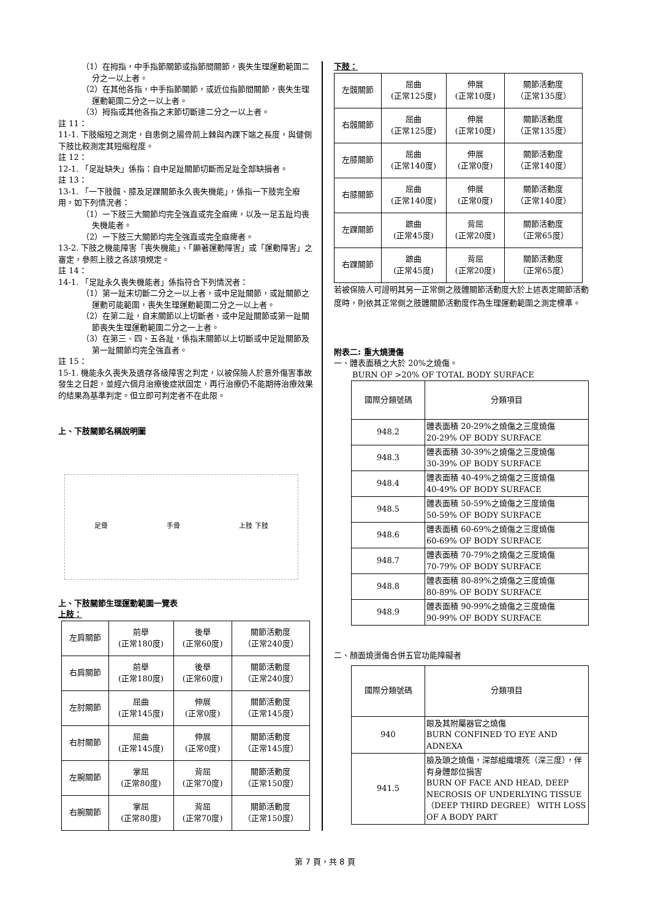（1）在拇指，中手指節關節或指節間關節，喪失生理運動範圍二分之一以上者。
（2）在其他各指，中手指節關節，或近位指節間關節，喪失生理運動範圍二分之一以上者。
（3）拇指或其他各指之末節切斷達二分之一以上者。
註 11：
11-1. 下肢縮短之測定，自患側之腸骨前上棘與內踝下端之長度，與健側下肢比較測定其短縮程度。
註 12：
12-1. 「足趾缺失」係指：自中足趾關節切斷而足趾全部缺損者。
註 13：
13-1. 「一下肢髖、膝及足踝關節永久喪失機能」，係指一下肢完全廢用，如下列情況者：
（1）一下肢三大關節均完全強直或完全麻痺，以及一足五趾均喪失機能者。
（2）一下肢三大關節均完全強直或完全麻痺者。
13-2. 下肢之機能障害「喪失機能」、「顯著運動障害」或「運動障害」之審定，參照上肢之各該項規定。
註 14：
14-1. 「足趾永久喪失機能者」係指符合下列情況者：
（1）第一趾末切斷二分之一以上者，或中足趾關節，或趾關節之運動可能範圍，喪失生理運動範圍二分之一以上者。
（2）在第二趾，自末關節以上切斷者，或中足趾關節或第一趾關節喪失生理運動範圍二分之一上者。
（3）在第三、四、五各趾，係指末關節以上切斷或中足趾關節及第一趾關節均完全強直者。
註 15：
15-1. 機能永久喪失及遺存各級障害之判定，以被保險人於意外傷害事故發生之日起，並經六個月治療後症狀固定，再行治療仍不能期待治療效果的結果為基準判定。但立即可判定者不在此限。
上、下肢關節名稱說明圖
足骨 手骨 上肢 下肢
上、下肢關節生理運動範圍一覽表
上肢：
| 左肩關節 | 前舉 (正常180度) | 後舉 (正常60度) | 關節活動度 （正常240度） |
| 右肩關節 | 前舉 (正常180度) | 後舉 (正常60度) | 關節活動度 （正常240度） |
| 左肘關節 | 屈曲 (正常145度) | 伸展 (正常0度) | 關節活動度 （正常145度） |
| 右肘關節 | 屈曲 (正常145度) | 伸展 (正常0度) | 關節活動度 （正常145度） |
| 左腕關節 | 掌屈 (正常80度) | 背屈 (正常70度) | 關節活動度 （正常150度） |
| 右腕關節 | 掌屈 (正常80度) | 背屈 (正常70度) | 關節活動度 （正常150度） |
下肢：
| 左髖關節 | 屈曲 (正常125度) | 伸展 (正常10度) | 關節活動度 （正常135度） |
| 右髖關節 | 屈曲 (正常125度) | 伸展 (正常10度) | 關節活動度 （正常135度） |
| 左膝關節 | 屈曲 (正常140度) | 伸展 (正常0度) | 關節活動度 （正常140度） |
| 右膝關節 | 屈曲 (正常140度) | 伸展 (正常0度) | 關節活動度 （正常140度） |
| 左踝關節 | 蹠曲 (正常45度) | 背屈 (正常20度) | 關節活動度 （正常65度） |
| 右踝關節 | 蹠曲 (正常45度) | 背屈 (正常20度) | 關節活動度 （正常65度） |
若被保險人可證明其另一正常側之肢體關節活動度大於上述表定關節活動度時，則依其正常側之肢體關節活動度作為生理運動範圍之測定標準。
附表二: 重大燒燙傷
一、體表面積之大於 20%之燒傷。
BURN OF >20% OF TOTAL BODY SURFACE
| 國際分類號碼 | 分類項目 |
| 948.2 | 體表面積 20-29%之燒傷之三度燒傷 20-29% OF BODY SURFACE |
| 948.3 | 體表面積 30-39%之燒傷之三度燒傷 30-39% OF BODY SURFACE |
| 948.4 | 體表面積 40-49%之燒傷之三度燒傷 40-49% OF BODY SURFACE |
| 948.5 | 體表面積 50-59%之燒傷之三度燒傷 50-59% OF BODY SURFACE |
| 948.6 | 體表面積 60-69%之燒傷之三度燒傷 60-69% OF BODY SURFACE |
| 948.7 | 體表面積 70-79%之燒傷之三度燒傷 70-79% OF BODY SURFACE |
| 948.8 | 體表面積 80-89%之燒傷之三度燒傷 80-89% OF BODY SURFACE |
| 948.9 | 體表面積 90-99%之燒傷之三度燒傷 90-99% OF BODY SURFACE |
二、顏面燒燙傷合併五官功能障礙者
| 國際分類號碼 | 分類項目 |
| 940 | 眼及其附屬器官之燒傷 BURN CONFINED TO EYE AND ADNEXA |
| 941.5 | 臉及頭之燒傷，深部組織壞死（深三度），伴有身體部位損害 BURN OF FACE AND HEAD, DEEP NECROSIS OF UNDERLYING TISSUE （DEEP THIRD DEGREE） WITH LOSS OF A BODY PART |
第 7 頁，共 8 頁